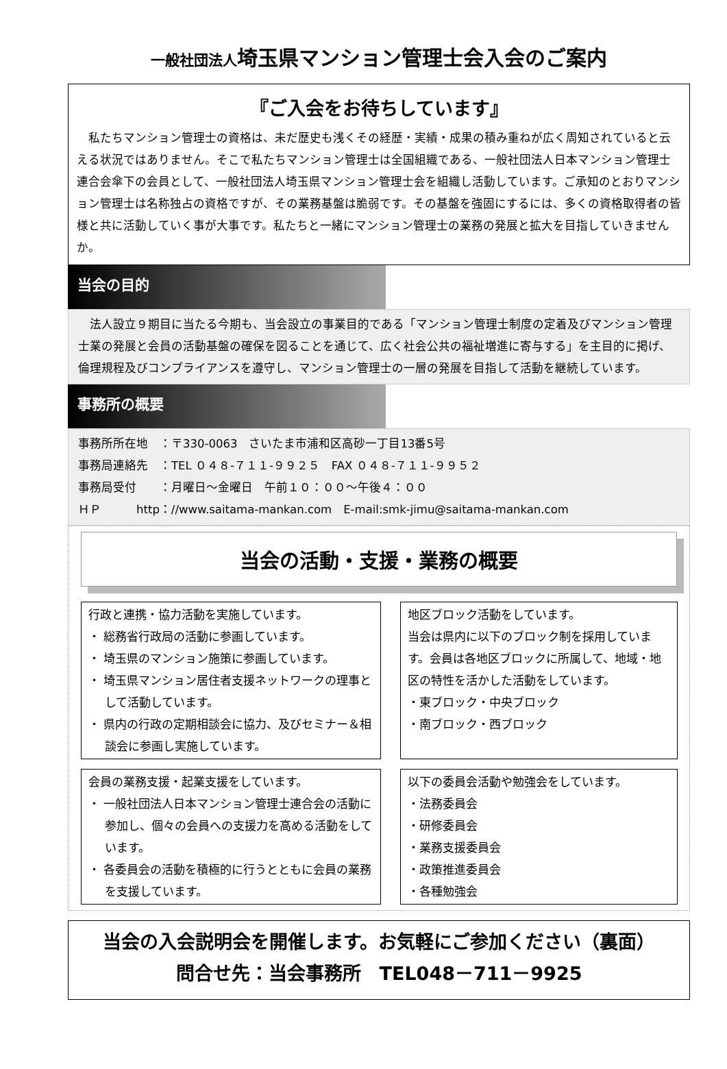一般社団法人埼玉県マンション管理士会入会のご案内
『ご入会をお待ちしています』
　私たちマンション管理士の資格は、未だ歴史も浅くその経歴・実績・成果の積み重ねが広く周知されていると云える状況ではありません。そこで私たちマンション管理士は全国組織である、一般社団法人日本マンション管理士連合会傘下の会員として、一般社団法人埼玉県マンション管理士会を組織し活動しています。ご承知のとおりマンション管理士は名称独占の資格ですが、その業務基盤は脆弱です。その基盤を強固にするには、多くの資格取得者の皆様と共に活動していく事が大事です。私たちと一緒にマンション管理士の業務の発展と拡大を目指していきませんか。
当会の目的
　法人設立９期目に当たる今期も、当会設立の事業目的である「マンション管理士制度の定着及びマンション管理士業の発展と会員の活動基盤の確保を図ることを通じて、広く社会公共の福祉増進に寄与する」を主目的に掲げ、倫理規程及びコンプライアンスを遵守し、マンション管理士の一層の発展を目指して活動を継続しています。
事務所の概要
事務所所在地　：〒330-0063　さいたま市浦和区高砂一丁目13番5号
事務局連絡先　：TEL ０４８-７１１-９９２５　FAX ０４８-７１１-９９５２
事務局受付　　：月曜日～金曜日　午前１０：００～午後４：００
ＨＰ　　　http：//www.saitama-mankan.com　E-mail:smk-jimu@saitama-mankan.com
当会の活動・支援・業務の概要
行政と連携・協力活動を実施しています。
・ 総務省行政局の活動に参画しています。
・ 埼玉県のマンション施策に参画しています。
・ 埼玉県マンション居住者支援ネットワークの理事として活動しています。
・ 県内の行政の定期相談会に協力、及びセミナー＆相談会に参画し実施しています。
地区ブロック活動をしています。
当会は県内に以下のブロック制を採用しています。会員は各地区ブロックに所属して、地域・地区の特性を活かした活動をしています。
・東ブロック・中央ブロック
・南ブロック・西ブロック
会員の業務支援・起業支援をしています。
・ 一般社団法人日本マンション管理士連合会の活動に参加し、個々の会員への支援力を高める活動をしています。
・ 各委員会の活動を積極的に行うとともに会員の業務を支援しています。
以下の委員会活動や勉強会をしています。
・法務委員会
・研修委員会
・業務支援委員会
・政策推進委員会
・各種勉強会
当会の入会説明会を開催します。お気軽にご参加ください（裏面）
問合せ先：当会事務所　TEL048－711－9925